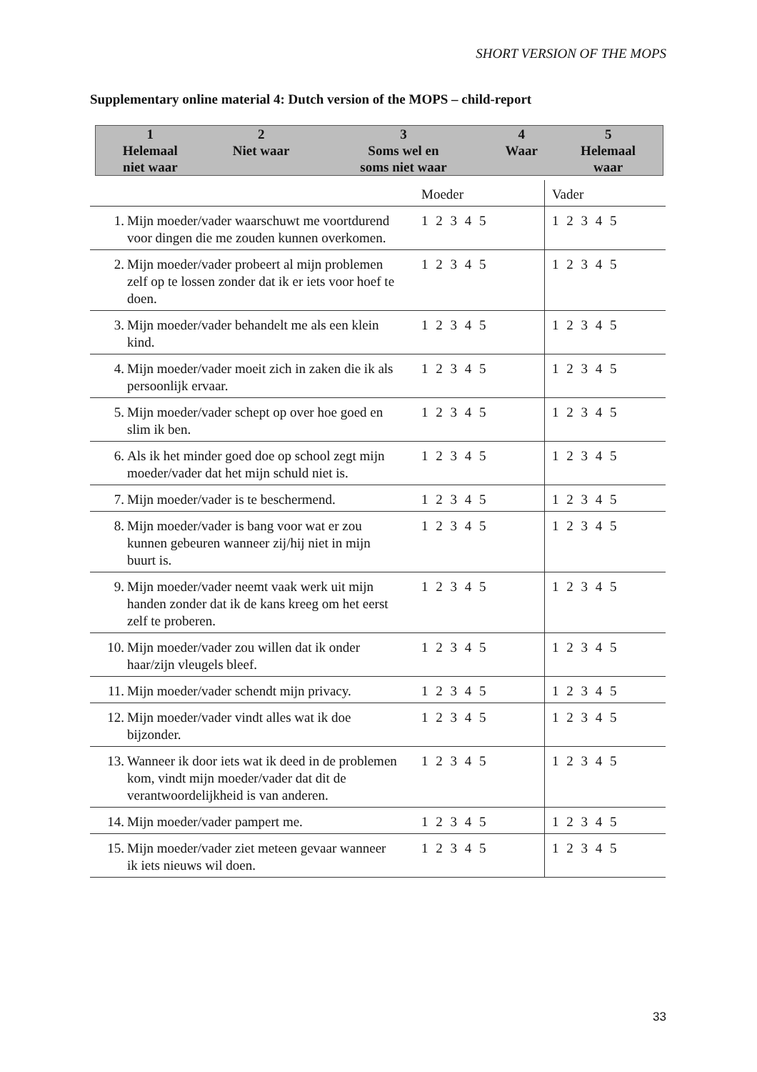SHORT VERSION OF THE MOPS
Supplementary online material 4: Dutch version of the MOPS – child-report
| 1 Helemaal niet waar | 2 Niet waar | 3 Soms wel en soms niet waar | 4 Waar | 5 Helemaal waar |
| | | Moeder | Vader |
| 1. | Mijn moeder/vader waarschuwt me voortdurend voor dingen die me zouden kunnen overkomen. | 1 2 3 4 5 | 1 2 3 4 5 |
| 2. | Mijn moeder/vader probeert al mijn problemen zelf op te lossen zonder dat ik er iets voor hoef te doen. | 1 2 3 4 5 | 1 2 3 4 5 |
| 3. | Mijn moeder/vader behandelt me als een klein kind. | 1 2 3 4 5 | 1 2 3 4 5 |
| 4. | Mijn moeder/vader moeit zich in zaken die ik als persoonlijk ervaar. | 1 2 3 4 5 | 1 2 3 4 5 |
| 5. | Mijn moeder/vader schept op over hoe goed en slim ik ben. | 1 2 3 4 5 | 1 2 3 4 5 |
| 6. | Als ik het minder goed doe op school zegt mijn moeder/vader dat het mijn schuld niet is. | 1 2 3 4 5 | 1 2 3 4 5 |
| 7. | Mijn moeder/vader is te beschermend. | 1 2 3 4 5 | 1 2 3 4 5 |
| 8. | Mijn moeder/vader is bang voor wat er zou kunnen gebeuren wanneer zij/hij niet in mijn buurt is. | 1 2 3 4 5 | 1 2 3 4 5 |
| 9. | Mijn moeder/vader neemt vaak werk uit mijn handen zonder dat ik de kans kreeg om het eerst zelf te proberen. | 1 2 3 4 5 | 1 2 3 4 5 |
| 10. | Mijn moeder/vader zou willen dat ik onder haar/zijn vleugels bleef. | 1 2 3 4 5 | 1 2 3 4 5 |
| 11. | Mijn moeder/vader schendt mijn privacy. | 1 2 3 4 5 | 1 2 3 4 5 |
| 12. | Mijn moeder/vader vindt alles wat ik doe bijzonder. | 1 2 3 4 5 | 1 2 3 4 5 |
| 13. | Wanneer ik door iets wat ik deed in de problemen kom, vindt mijn moeder/vader dat dit de verantwoordelijkheid is van anderen. | 1 2 3 4 5 | 1 2 3 4 5 |
| 14. | Mijn moeder/vader pampert me. | 1 2 3 4 5 | 1 2 3 4 5 |
| 15. | Mijn moeder/vader ziet meteen gevaar wanneer ik iets nieuws wil doen. | 1 2 3 4 5 | 1 2 3 4 5 |
33